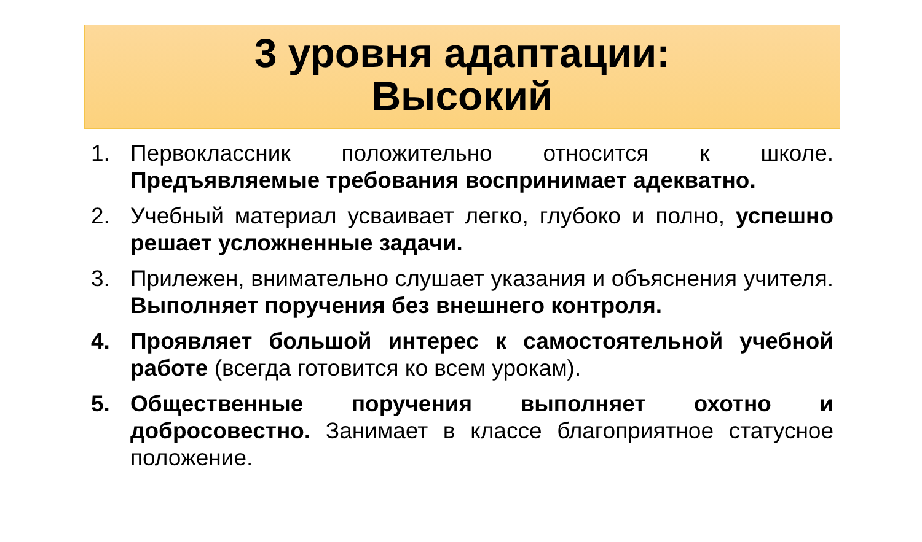3 уровня адаптации:
Высокий
1. Первоклассник положительно относится к школе. Предъявляемые требования воспринимает адекватно.
2. Учебный материал усваивает легко, глубоко и полно, успешно решает усложненные задачи.
3. Прилежен, внимательно слушает указания и объяснения учителя. Выполняет поручения без внешнего контроля.
4. Проявляет большой интерес к самостоятельной учебной работе (всегда готовится ко всем урокам).
5. Общественные поручения выполняет охотно и добросовестно. Занимает в классе благоприятное статусное положение.